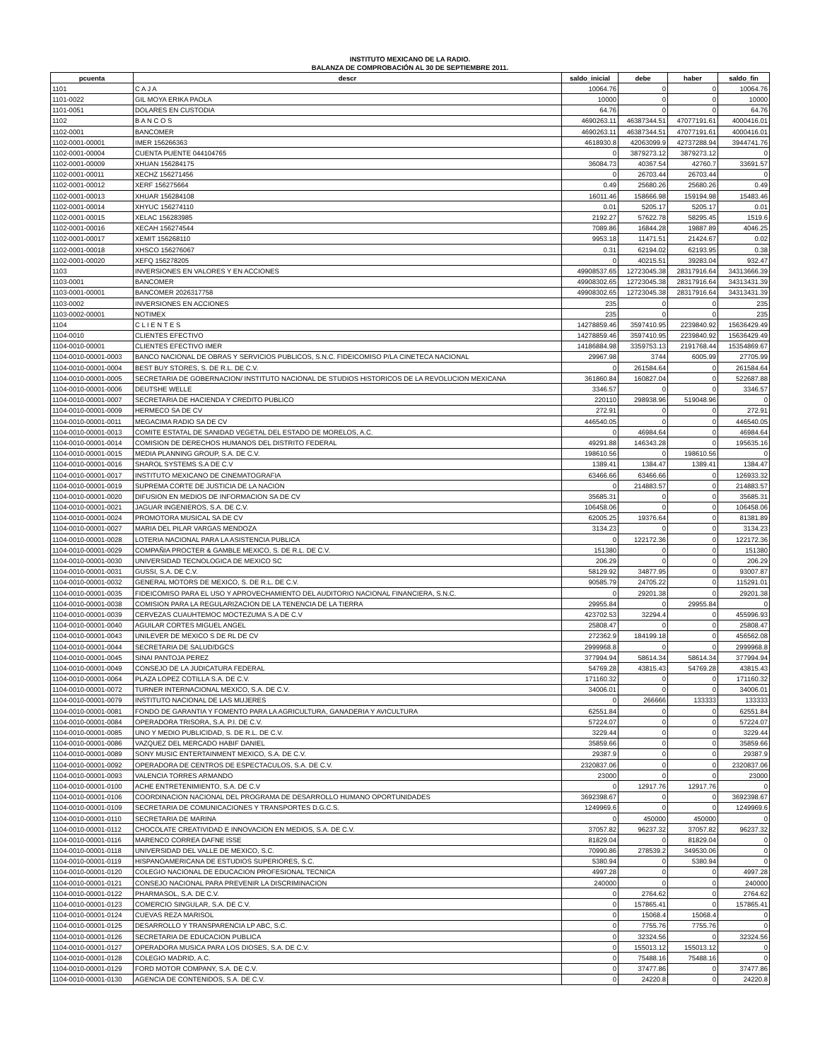INSTITUTO MEXICANO DE LA RADIO.
BALANZA DE COMPROBACIÓN AL 30 DE SEPTIEMBRE 2011.
| pcuenta | descr | saldo_inicial | debe | haber | saldo_fin |
| --- | --- | --- | --- | --- | --- |
| 1101 | C A J A | 10064.76 | 0 | 0 | 10064.76 |
| 1101-0022 | GIL MOYA ERIKA PAOLA | 10000 | 0 | 0 | 10000 |
| 1101-0051 | DOLARES EN CUSTODIA | 64.76 | 0 | 0 | 64.76 |
| 1102 | B A N C O S | 4690263.11 | 46387344.51 | 47077191.61 | 4000416.01 |
| 1102-0001 | BANCOMER | 4690263.11 | 46387344.51 | 47077191.61 | 4000416.01 |
| 1102-0001-00001 | IMER 156266363 | 4618930.8 | 42063099.9 | 42737288.94 | 3944741.76 |
| 1102-0001-00004 | CUENTA PUENTE 044104765 | 0 | 3879273.12 | 3879273.12 | 0 |
| 1102-0001-00009 | XHUAN 156284175 | 36084.73 | 40367.54 | 42760.7 | 33691.57 |
| 1102-0001-00011 | XECHZ 156271456 | 0 | 26703.44 | 26703.44 | 0 |
| 1102-0001-00012 | XERF 156275664 | 0.49 | 25680.26 | 25680.26 | 0.49 |
| 1102-0001-00013 | XHUAR 156284108 | 16011.46 | 158666.98 | 159194.98 | 15483.46 |
| 1102-0001-00014 | XHYUC 156274110 | 0.01 | 5205.17 | 5205.17 | 0.01 |
| 1102-0001-00015 | XELAC 156283985 | 2192.27 | 57622.78 | 58295.45 | 1519.6 |
| 1102-0001-00016 | XECAH 156274544 | 7089.86 | 16844.28 | 19887.89 | 4046.25 |
| 1102-0001-00017 | XEMIT 156268110 | 9953.18 | 11471.51 | 21424.67 | 0.02 |
| 1102-0001-00018 | XHSCO 156276067 | 0.31 | 62194.02 | 62193.95 | 0.38 |
| 1102-0001-00020 | XEFQ 156278205 | 0 | 40215.51 | 39283.04 | 932.47 |
| 1103 | INVERSIONES EN VALORES Y EN ACCIONES | 49908537.65 | 12723045.38 | 28317916.64 | 34313666.39 |
| 1103-0001 | BANCOMER | 49908302.65 | 12723045.38 | 28317916.64 | 34313431.39 |
| 1103-0001-00001 | BANCOMER 2026317758 | 49908302.65 | 12723045.38 | 28317916.64 | 34313431.39 |
| 1103-0002 | INVERSIONES EN ACCIONES | 235 | 0 | 0 | 235 |
| 1103-0002-00001 | NOTIMEX | 235 | 0 | 0 | 235 |
| 1104 | C L I E N T E S | 14278859.46 | 3597410.95 | 2239840.92 | 15636429.49 |
| 1104-0010 | CLIENTES EFECTIVO | 14278859.46 | 3597410.95 | 2239840.92 | 15636429.49 |
| 1104-0010-00001 | CLIENTES EFECTIVO IMER | 14186884.98 | 3359753.13 | 2191768.44 | 15354869.67 |
| 1104-0010-00001-0003 | BANCO NACIONAL DE OBRAS Y SERVICIOS PUBLICOS, S.N.C. FIDEICOMISO P/LA CINETECA NACIONAL | 29967.98 | 3744 | 6005.99 | 27705.99 |
| 1104-0010-00001-0004 | BEST BUY STORES, S. DE R.L. DE C.V. | 0 | 261584.64 | 0 | 261584.64 |
| 1104-0010-00001-0005 | SECRETARIA DE GOBERNACION/ INSTITUTO NACIONAL DE STUDIOS HISTORICOS DE LA REVOLUCION MEXICANA | 361860.84 | 160827.04 | 0 | 522687.88 |
| 1104-0010-00001-0006 | DEUTSHE WELLE | 3346.57 | 0 | 0 | 3346.57 |
| 1104-0010-00001-0007 | SECRETARIA DE HACIENDA Y CREDITO PUBLICO | 220110 | 298938.96 | 519048.96 | 0 |
| 1104-0010-00001-0009 | HERMECO SA DE CV | 272.91 | 0 | 0 | 272.91 |
| 1104-0010-00001-0011 | MEGACIMA RADIO SA DE CV | 446540.05 | 0 | 0 | 446540.05 |
| 1104-0010-00001-0013 | COMITE ESTATAL DE SANIDAD VEGETAL DEL ESTADO DE MORELOS, A.C. | 0 | 46984.64 | 0 | 46984.64 |
| 1104-0010-00001-0014 | COMISION DE DERECHOS HUMANOS DEL DISTRITO FEDERAL | 49291.88 | 146343.28 | 0 | 195635.16 |
| 1104-0010-00001-0015 | MEDIA PLANNING GROUP, S.A. DE C.V. | 198610.56 | 0 | 198610.56 | 0 |
| 1104-0010-00001-0016 | SHAROL SYSTEMS S.A DE C.V | 1389.41 | 1384.47 | 1389.41 | 1384.47 |
| 1104-0010-00001-0017 | INSTITUTO MEXICANO DE CINEMATOGRAFIA | 63466.66 | 63466.66 | 0 | 126933.32 |
| 1104-0010-00001-0019 | SUPREMA CORTE DE JUSTICIA DE LA NACION | 0 | 214883.57 | 0 | 214883.57 |
| 1104-0010-00001-0020 | DIFUSION EN MEDIOS DE INFORMACION SA DE CV | 35685.31 | 0 | 0 | 35685.31 |
| 1104-0010-00001-0021 | JAGUAR INGENIEROS, S.A. DE C.V. | 106458.06 | 0 | 0 | 106458.06 |
| 1104-0010-00001-0024 | PROMOTORA MUSICAL SA DE CV | 62005.25 | 19376.64 | 0 | 81381.89 |
| 1104-0010-00001-0027 | MARIA DEL PILAR VARGAS MENDOZA | 3134.23 | 0 | 0 | 3134.23 |
| 1104-0010-00001-0028 | LOTERIA NACIONAL PARA LA ASISTENCIA PUBLICA | 0 | 122172.36 | 0 | 122172.36 |
| 1104-0010-00001-0029 | COMPAÑIA PROCTER & GAMBLE MEXICO, S. DE R.L. DE C.V. | 151380 | 0 | 0 | 151380 |
| 1104-0010-00001-0030 | UNIVERSIDAD TECNOLOGICA DE MEXICO SC | 206.29 | 0 | 0 | 206.29 |
| 1104-0010-00001-0031 | GUSSI, S.A. DE C.V. | 58129.92 | 34877.95 | 0 | 93007.87 |
| 1104-0010-00001-0032 | GENERAL MOTORS DE MEXICO, S. DE R.L. DE C.V. | 90585.79 | 24705.22 | 0 | 115291.01 |
| 1104-0010-00001-0035 | FIDEICOMISO PARA EL USO Y APROVECHAMIENTO DEL AUDITORIO NACIONAL FINANCIERA, S.N.C. | 0 | 29201.38 | 0 | 29201.38 |
| 1104-0010-00001-0038 | COMISION PARA LA REGULARIZACION DE LA TENENCIA DE LA TIERRA | 29955.84 | 0 | 29955.84 | 0 |
| 1104-0010-00001-0039 | CERVEZAS CUAUHTEMOC MOCTEZUMA S.A DE C.V | 423702.53 | 32294.4 | 0 | 455996.93 |
| 1104-0010-00001-0040 | AGUILAR CORTES MIGUEL ANGEL | 25808.47 | 0 | 0 | 25808.47 |
| 1104-0010-00001-0043 | UNILEVER DE MEXICO S DE RL DE CV | 272362.9 | 184199.18 | 0 | 456562.08 |
| 1104-0010-00001-0044 | SECRETARIA DE SALUD/DGCS | 2999968.8 | 0 | 0 | 2999968.8 |
| 1104-0010-00001-0045 | SINAI PANTOJA PEREZ | 377994.94 | 58614.34 | 58614.34 | 377994.94 |
| 1104-0010-00001-0049 | CONSEJO DE LA JUDICATURA FEDERAL | 54769.28 | 43815.43 | 54769.28 | 43815.43 |
| 1104-0010-00001-0064 | PLAZA LOPEZ COTILLA S.A. DE C.V. | 171160.32 | 0 | 0 | 171160.32 |
| 1104-0010-00001-0072 | TURNER INTERNACIONAL MEXICO, S.A. DE C.V. | 34006.01 | 0 | 0 | 34006.01 |
| 1104-0010-00001-0079 | INSTITUTO NACIONAL DE LAS MUJERES | 0 | 266666 | 133333 | 133333 |
| 1104-0010-00001-0081 | FONDO DE GARANTIA Y FOMENTO PARA LA AGRICULTURA, GANADERIA Y AVICULTURA | 62551.84 | 0 | 0 | 62551.84 |
| 1104-0010-00001-0084 | OPERADORA TRISORA, S.A. P.I. DE C.V. | 57224.07 | 0 | 0 | 57224.07 |
| 1104-0010-00001-0085 | UNO Y MEDIO PUBLICIDAD, S. DE R.L. DE C.V. | 3229.44 | 0 | 0 | 3229.44 |
| 1104-0010-00001-0086 | VAZQUEZ DEL MERCADO HABIF DANIEL | 35859.66 | 0 | 0 | 35859.66 |
| 1104-0010-00001-0089 | SONY MUSIC ENTERTAINMENT MEXICO, S.A. DE C.V. | 29387.9 | 0 | 0 | 29387.9 |
| 1104-0010-00001-0092 | OPERADORA DE CENTROS DE ESPECTACULOS, S.A. DE C.V. | 2320837.06 | 0 | 0 | 2320837.06 |
| 1104-0010-00001-0093 | VALENCIA TORRES ARMANDO | 23000 | 0 | 0 | 23000 |
| 1104-0010-00001-0100 | ACHE ENTRETENIMIENTO, S.A. DE C.V | 0 | 12917.76 | 12917.76 | 0 |
| 1104-0010-00001-0106 | COORDINACION NACIONAL DEL PROGRAMA DE DESARROLLO HUMANO OPORTUNIDADES | 3692398.67 | 0 | 0 | 3692398.67 |
| 1104-0010-00001-0109 | SECRETARIA DE COMUNICACIONES Y TRANSPORTES D.G.C.S. | 1249969.6 | 0 | 0 | 1249969.6 |
| 1104-0010-00001-0110 | SECRETARIA DE MARINA | 0 | 450000 | 450000 | 0 |
| 1104-0010-00001-0112 | CHOCOLATE CREATIVIDAD E INNOVACION EN MEDIOS, S.A. DE C.V. | 37057.82 | 96237.32 | 37057.82 | 96237.32 |
| 1104-0010-00001-0116 | MARENCO CORREA DAFNE ISSE | 81829.04 | 0 | 81829.04 | 0 |
| 1104-0010-00001-0118 | UNIVERSIDAD DEL VALLE DE MEXICO, S.C. | 70990.86 | 278539.2 | 349530.06 | 0 |
| 1104-0010-00001-0119 | HISPANOAMERICANA DE ESTUDIOS SUPERIORES, S.C. | 5380.94 | 0 | 5380.94 | 0 |
| 1104-0010-00001-0120 | COLEGIO NACIONAL DE EDUCACION PROFESIONAL TECNICA | 4997.28 | 0 | 0 | 4997.28 |
| 1104-0010-00001-0121 | CONSEJO NACIONAL PARA PREVENIR LA DISCRIMINACION | 240000 | 0 | 0 | 240000 |
| 1104-0010-00001-0122 | PHARMASOL, S.A. DE C.V. | 0 | 2764.62 | 0 | 2764.62 |
| 1104-0010-00001-0123 | COMERCIO SINGULAR, S.A. DE C.V. | 0 | 157865.41 | 0 | 157865.41 |
| 1104-0010-00001-0124 | CUEVAS REZA MARISOL | 0 | 15068.4 | 15068.4 | 0 |
| 1104-0010-00001-0125 | DESARROLLO Y TRANSPARENCIA LP ABC, S.C. | 0 | 7755.76 | 7755.76 | 0 |
| 1104-0010-00001-0126 | SECRETARIA DE EDUCACION PUBLICA | 0 | 32324.56 | 0 | 32324.56 |
| 1104-0010-00001-0127 | OPERADORA MUSICA PARA LOS DIOSES, S.A. DE C.V. | 0 | 155013.12 | 155013.12 | 0 |
| 1104-0010-00001-0128 | COLEGIO MADRID, A.C. | 0 | 75488.16 | 75488.16 | 0 |
| 1104-0010-00001-0129 | FORD MOTOR COMPANY, S.A. DE C.V. | 0 | 37477.86 | 0 | 37477.86 |
| 1104-0010-00001-0130 | AGENCIA DE CONTENIDOS, S.A. DE C.V. | 0 | 24220.8 | 0 | 24220.8 |